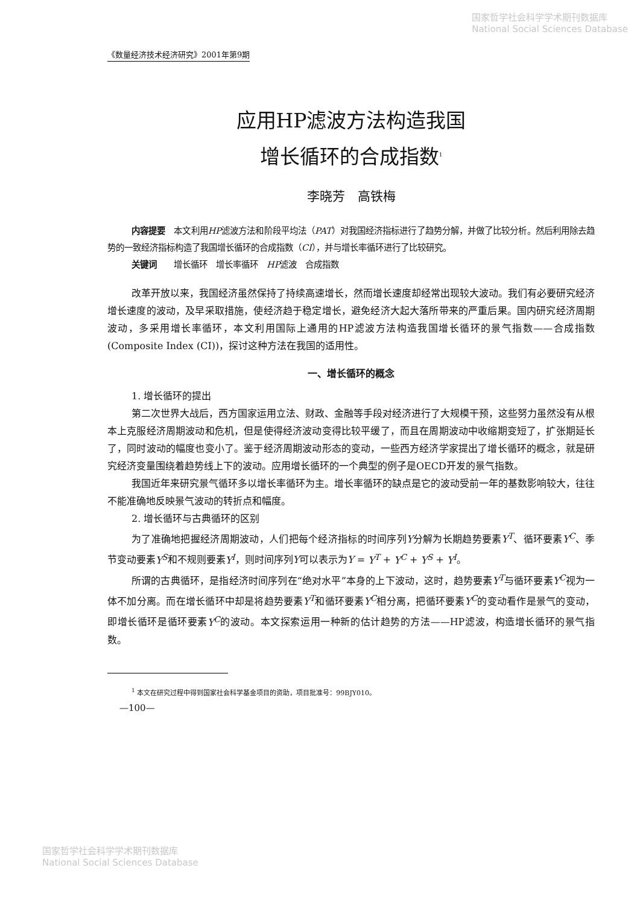国家哲学社会科学学术期刊数据库
National Social Sciences Database
《数量经济技术经济研究》2001年第9期
应用HP滤波方法构造我国
增长循环的合成指数<sup>1</sup>
李晓芳　高铁梅
内容提要　本文利用HP滤波方法和阶段平均法（PAT）对我国经济指标进行了趋势分解，并做了比较分析。然后利用除去趋势的一致经济指标构造了我国增长循环的合成指数（CI），并与增长率循环进行了比较研究。
关键词　　增长循环　增长率循环　HP滤波　合成指数
改革开放以来，我国经济虽然保持了持续高速增长，然而增长速度却经常出现较大波动。我们有必要研究经济增长速度的波动，及早采取措施，使经济趋于稳定增长，避免经济大起大落所带来的严重后果。国内研究经济周期波动，多采用增长率循环，本文利用国际上通用的HP滤波方法构造我国增长循环的景气指数——合成指数(Composite Index (CI))，探讨这种方法在我国的适用性。
一、增长循环的概念
1. 增长循环的提出
第二次世界大战后，西方国家运用立法、财政、金融等手段对经济进行了大规模干预，这些努力虽然没有从根本上克服经济周期波动和危机，但是使得经济波动变得比较平缓了，而且在周期波动中收缩期变短了，扩张期延长了，同时波动的幅度也变小了。鉴于经济周期波动形态的变动，一些西方经济学家提出了增长循环的概念，就是研究经济变量围绕着趋势线上下的波动。应用增长循环的一个典型的例子是OECD开发的景气指数。
我国近年来研究景气循环多以增长率循环为主。增长率循环的缺点是它的波动受前一年的基数影响较大，往往不能准确地反映景气波动的转折点和幅度。
2. 增长循环与古典循环的区别
为了准确地把握经济周期波动，人们把每个经济指标的时间序列Y分解为长期趋势要素Y<sup>T</sup>、循环要素Y<sup>C</sup>、季节变动要素Y<sup>S</sup>和不规则要素Y<sup>I</sup>，则时间序列Y可以表示为Y = Y<sup>T</sup> + Y<sup>C</sup> + Y<sup>S</sup> + Y<sup>I</sup>。
所谓的古典循环，是指经济时间序列在“绝对水平”本身的上下波动，这时，趋势要素Y<sup>T</sup>与循环要素Y<sup>C</sup>视为一体不加分离。而在增长循环中却是将趋势要素Y<sup>T</sup>和循环要素Y<sup>C</sup>相分离，把循环要素Y<sup>C</sup>的变动看作是景气的变动，即增长循环是循环要素Y<sup>C</sup>的波动。本文探索运用一种新的估计趋势的方法——HP滤波，构造增长循环的景气指数。
<sup>1</sup> 本文在研究过程中得到国家社会科学基金项目的资助，项目批准号：99BJY010。
—100—
国家哲学社会科学学术期刊数据库
National Social Sciences Database